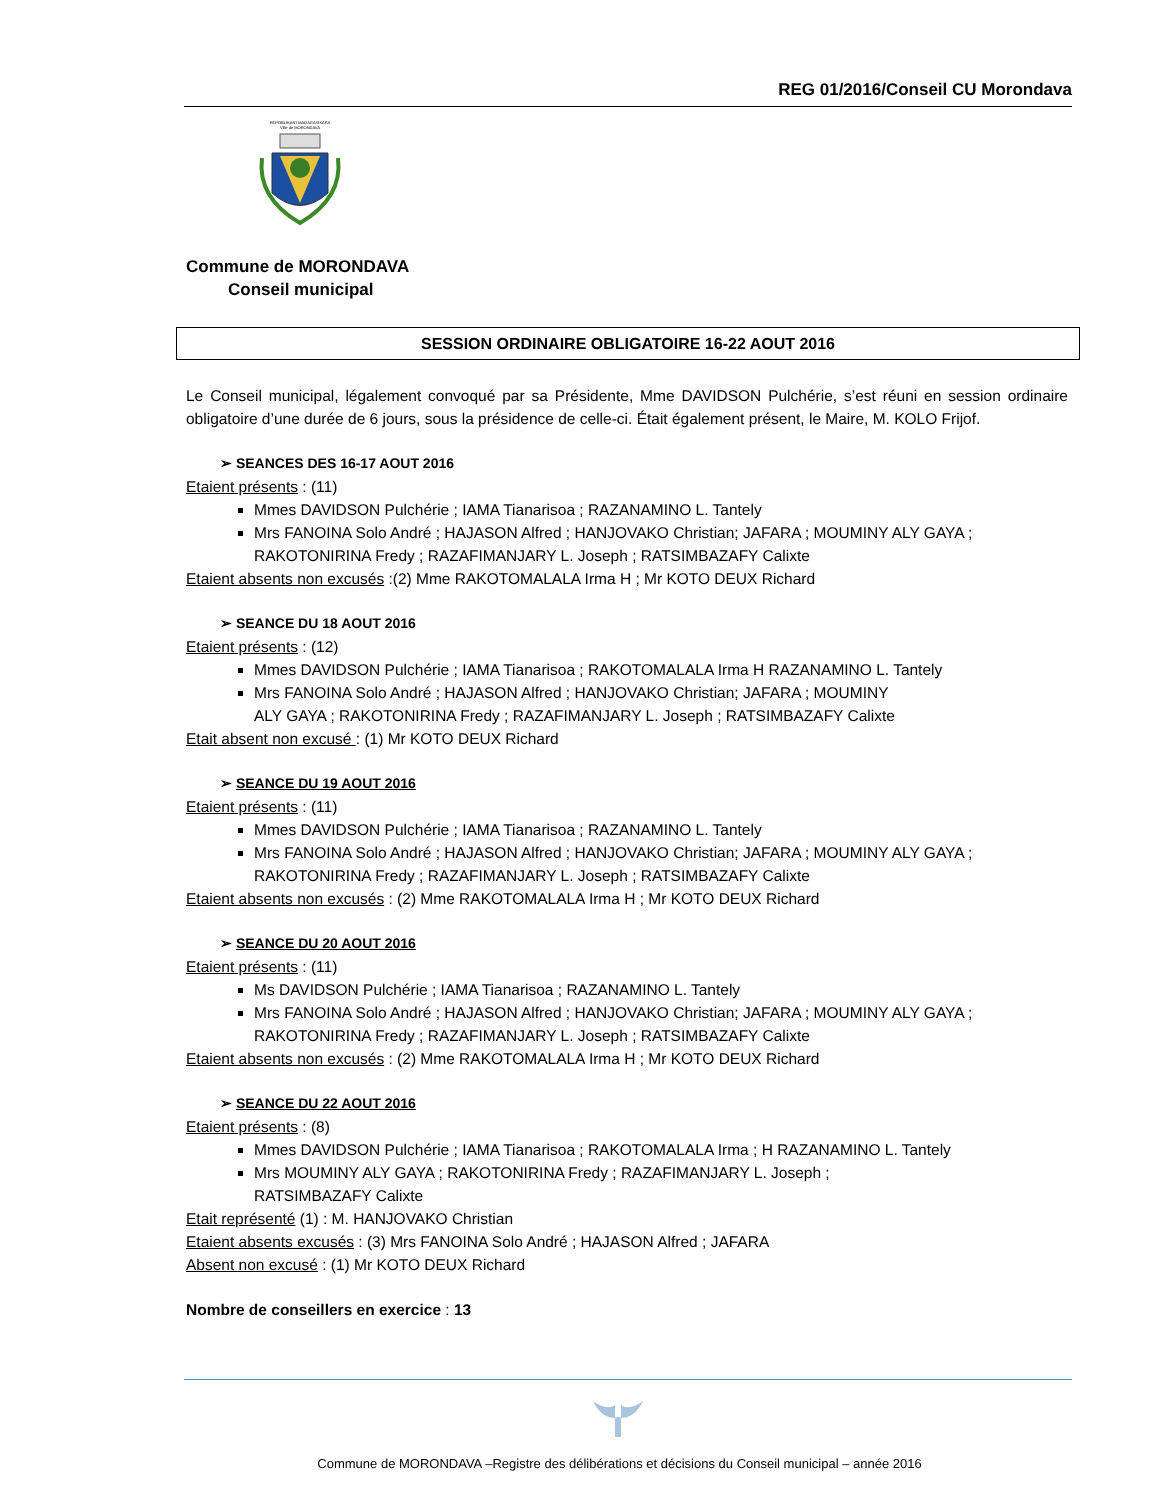REG 01/2016/Conseil CU Morondava
REPOBLIKAN'I MADAGASIKARA
Ville de MORONDAVA
Commune de MORONDAVA
Conseil municipal
SESSION ORDINAIRE OBLIGATOIRE 16-22 AOUT 2016
Le Conseil municipal, légalement convoqué par sa Présidente, Mme DAVIDSON Pulchérie, s’est réuni en session ordinaire obligatoire d’une durée de 6 jours, sous la présidence de celle-ci. Était également présent, le Maire, M. KOLO Frijof.
➢ SEANCES DES 16-17 AOUT 2016
Etaient présents : (11)
Mmes DAVIDSON Pulchérie ; IAMA Tianarisoa ; RAZANAMINO L. Tantely
Mrs FANOINA Solo André ; HAJASON Alfred ; HANJOVAKO Christian; JAFARA ; MOUMINY ALY GAYA ; RAKOTONIRINA Fredy ; RAZAFIMANJARY L. Joseph ; RATSIMBAZAFY Calixte
Etaient absents non excusés :(2) Mme RAKOTOMALALA Irma H ; Mr KOTO DEUX Richard
➢ SEANCE DU 18 AOUT 2016
Etaient présents : (12)
Mmes DAVIDSON Pulchérie ; IAMA Tianarisoa ; RAKOTOMALALA Irma H RAZANAMINO L. Tantely
Mrs FANOINA Solo André ; HAJASON Alfred ; HANJOVAKO Christian; JAFARA ; MOUMINY
ALY GAYA ; RAKOTONIRINA Fredy ; RAZAFIMANJARY L. Joseph ; RATSIMBAZAFY Calixte
Etait absent non excusé : (1) Mr KOTO DEUX Richard
➢ SEANCE DU 19 AOUT 2016
Etaient présents : (11)
Mmes DAVIDSON Pulchérie ; IAMA Tianarisoa ; RAZANAMINO L. Tantely
Mrs FANOINA Solo André ; HAJASON Alfred ; HANJOVAKO Christian; JAFARA ; MOUMINY ALY GAYA ; RAKOTONIRINA Fredy ; RAZAFIMANJARY L. Joseph ; RATSIMBAZAFY Calixte
Etaient absents non excusés : (2) Mme RAKOTOMALALA Irma H ; Mr KOTO DEUX Richard
➢ SEANCE DU 20 AOUT 2016
Etaient présents : (11)
Ms DAVIDSON Pulchérie ; IAMA Tianarisoa ; RAZANAMINO L. Tantely
Mrs FANOINA Solo André ; HAJASON Alfred ; HANJOVAKO Christian; JAFARA ; MOUMINY ALY GAYA ; RAKOTONIRINA Fredy ; RAZAFIMANJARY L. Joseph ; RATSIMBAZAFY Calixte
Etaient absents non excusés : (2) Mme RAKOTOMALALA Irma H ; Mr KOTO DEUX Richard
➢ SEANCE DU 22 AOUT 2016
Etaient présents : (8)
Mmes DAVIDSON Pulchérie ; IAMA Tianarisoa ; RAKOTOMALALA Irma ; H RAZANAMINO L. Tantely
Mrs MOUMINY ALY GAYA ; RAKOTONIRINA Fredy ; RAZAFIMANJARY L. Joseph ;
RATSIMBAZAFY Calixte
Etait représenté (1) : M. HANJOVAKO Christian
Etaient absents excusés : (3) Mrs FANOINA Solo André ; HAJASON Alfred ; JAFARA
Absent non excusé : (1) Mr KOTO DEUX Richard
Nombre de conseillers en exercice : 13
Commune de MORONDAVA –Registre des délibérations et décisions du Conseil municipal – année 2016